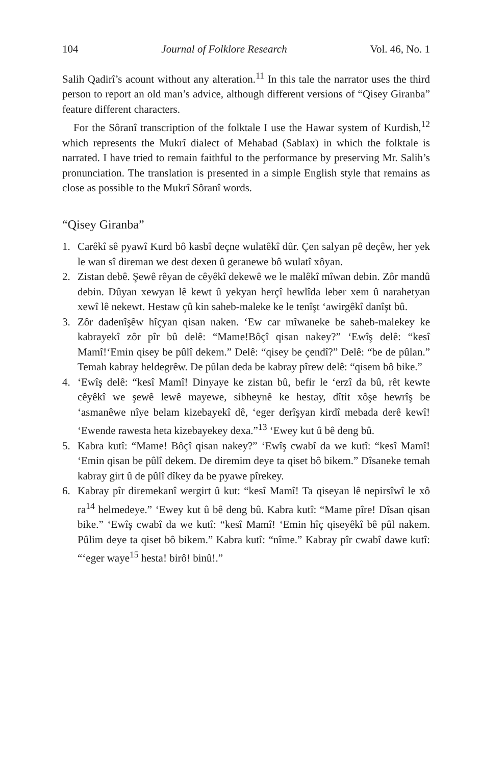104 Journal of Folklore Research Vol. 46, No. 1
Salih Qadirî’s acount without any alteration.<sup>11</sup> In this tale the narrator uses the third person to report an old man’s advice, although different versions of “Qisey Giranba” feature different characters.
For the Sôranî transcription of the folktale I use the Hawar system of Kurdish,<sup>12</sup> which represents the Mukrî dialect of Mehabad (Sablax) in which the folktale is narrated. I have tried to remain faithful to the performance by preserving Mr. Salih’s pronunciation. The translation is presented in a simple English style that remains as close as possible to the Mukrî Sôranî words.
“Qisey Giranba”
1. Carêkî sê pyawî Kurd bô kasbî deçne wulatêkî dûr. Çen salyan pê deçêw, her yek le wan sî direman we dest dexen û geranewe bô wulatî xôyan.
2. Zistan debê. Şewê rêyan de cêyêkî dekewê we le malêkî mîwan debin. Zôr mandû debin. Dûyan xewyan lê kewt û yekyan herçî hewlîda leber xem û narahetyan xewî lê nekewt. Hestaw çû kin saheb-maleke ke le tenîşt ‘awirgêkî danîşt bû.
3. Zôr dadenîşêw hîçyan qisan naken. ‘Ew car mîwaneke be saheb-malekey ke kabrayekî zôr pîr bû delê: “Mame!Bôçî qisan nakey?” ‘Ewîş delê: “kesî Mamî!‘Emin qisey be pûlî dekem.” Delê: “qisey be çendî?” Delê: “be de pûlan.” Temah kabray heldegrêw. De pûlan deda be kabray pîrew delê: “qisem bô bike.”
4. ‘Ewîş delê: “kesî Mamî! Dinyaye ke zistan bû, befir le ‘erzî da bû, rêt kewte cêyêkî we şewê lewê mayewe, sibheynê ke hestay, dîtit xôşe hewrîş be ‘asmanêwe nîye belam kizebayekî dê, ‘eger derîşyan kirdî mebada derê kewî! ‘Ewende rawesta heta kizebayekey dexa.”<sup>13</sup> ‘Ewey kut û bê deng bû.
5. Kabra kutî: “Mame! Bôçî qisan nakey?” ‘Ewîş cwabî da we kutî: “kesî Mamî! ‘Emin qisan be pûlî dekem. De diremim deye ta qiset bô bikem.” Dîsaneke temah kabray girt û de pûlî dîkey da be pyawe pîrekey.
6. Kabray pîr diremekanî wergirt û kut: “kesî Mamî! Ta qiseyan lê nepirsîwî le xô ra<sup>14</sup> helmedeye.” ‘Ewey kut û bê deng bû. Kabra kutî: “Mame pîre! Dîsan qisan bike.” ‘Ewîş cwabî da we kutî: “kesî Mamî! ‘Emin hîç qiseyêkî bê pûl nakem. Pûlim deye ta qiset bô bikem.” Kabra kutî: “nîme.” Kabray pîr cwabî dawe kutî: “‘eger waye<sup>15</sup> hesta! birô! binû!.”